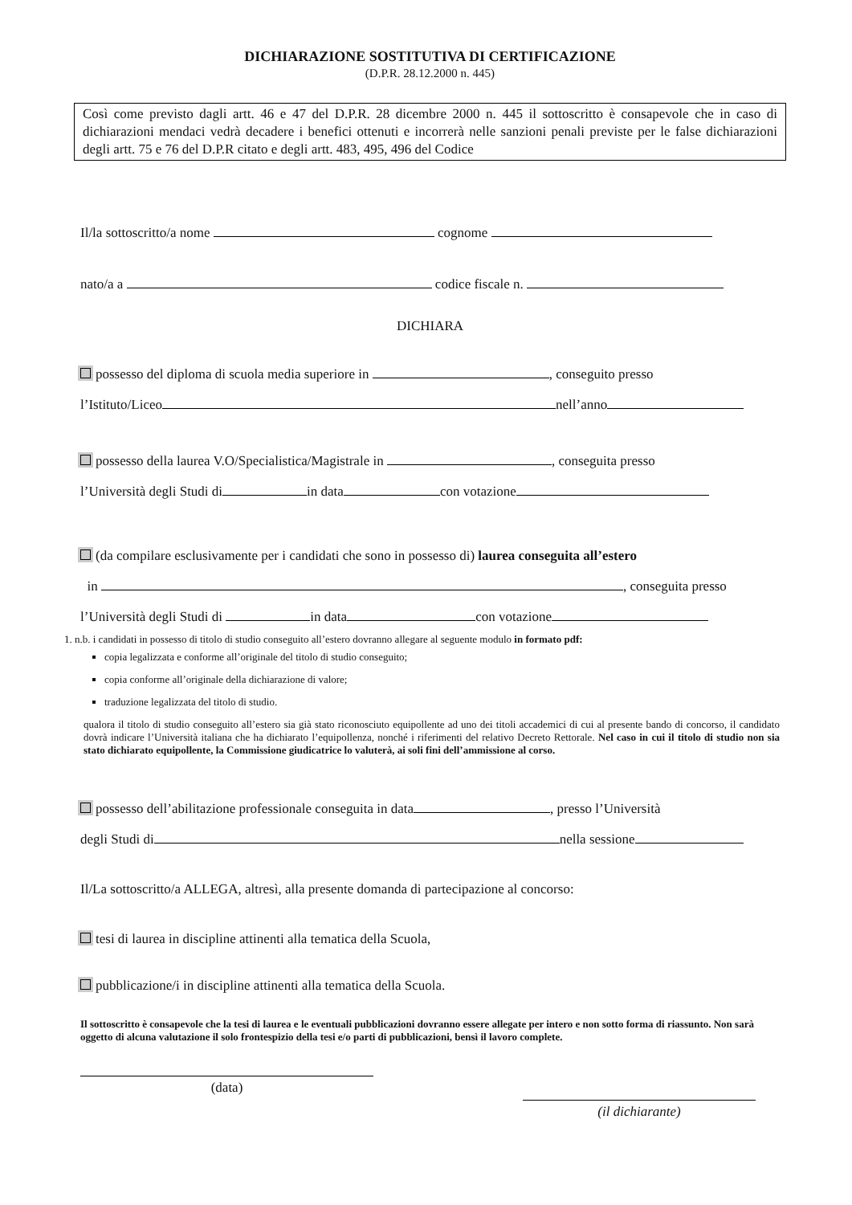DICHIARAZIONE SOSTITUTIVA DI CERTIFICAZIONE
(D.P.R. 28.12.2000 n. 445)
Così come previsto dagli artt. 46 e 47 del D.P.R. 28 dicembre 2000 n. 445 il sottoscritto è consapevole che in caso di dichiarazioni mendaci vedrà decadere i benefici ottenuti e incorrerà nelle sanzioni penali previste per le false dichiarazioni degli artt. 75 e 76 del D.P.R citato e degli artt. 483, 495, 496 del Codice
Il/la sottoscritto/a nome cognome
nato/a a codice fiscale n.
DICHIARA
possesso del diploma di scuola media superiore in , conseguito presso
l’Istituto/Liceo nell’anno
possesso della laurea V.O/Specialistica/Magistrale in , conseguita presso
l’Università degli Studi di in data con votazione
(da compilare esclusivamente per i candidati che sono in possesso di) laurea conseguita all’estero
in , conseguita presso
l’Università degli Studi di in data con votazione
1. n.b. i candidati in possesso di titolo di studio conseguito all’estero dovranno allegare al seguente modulo in formato pdf:
copia legalizzata e conforme all’originale del titolo di studio conseguito;
copia conforme all’originale della dichiarazione di valore;
traduzione legalizzata del titolo di studio.
qualora il titolo di studio conseguito all’estero sia già stato riconosciuto equipollente ad uno dei titoli accademici di cui al presente bando di concorso, il candidato dovrà indicare l’Università italiana che ha dichiarato l’equipollenza, nonché i riferimenti del relativo Decreto Rettorale. Nel caso in cui il titolo di studio non sia stato dichiarato equipollente, la Commissione giudicatrice lo valuterà, ai soli fini dell’ammissione al corso.
possesso dell’abilitazione professionale conseguita in data , presso l’Università
degli Studi di nella sessione
Il/La sottoscritto/a ALLEGA, altresì, alla presente domanda di partecipazione al concorso:
tesi di laurea in discipline attinenti alla tematica della Scuola,
pubblicazione/i in discipline attinenti alla tematica della Scuola.
Il sottoscritto è consapevole che la tesi di laurea e le eventuali pubblicazioni dovranno essere allegate per intero e non sotto forma di riassunto. Non sarà oggetto di alcuna valutazione il solo frontespizio della tesi e/o parti di pubblicazioni, bensì il lavoro complete.
(data)
(il dichiarante)